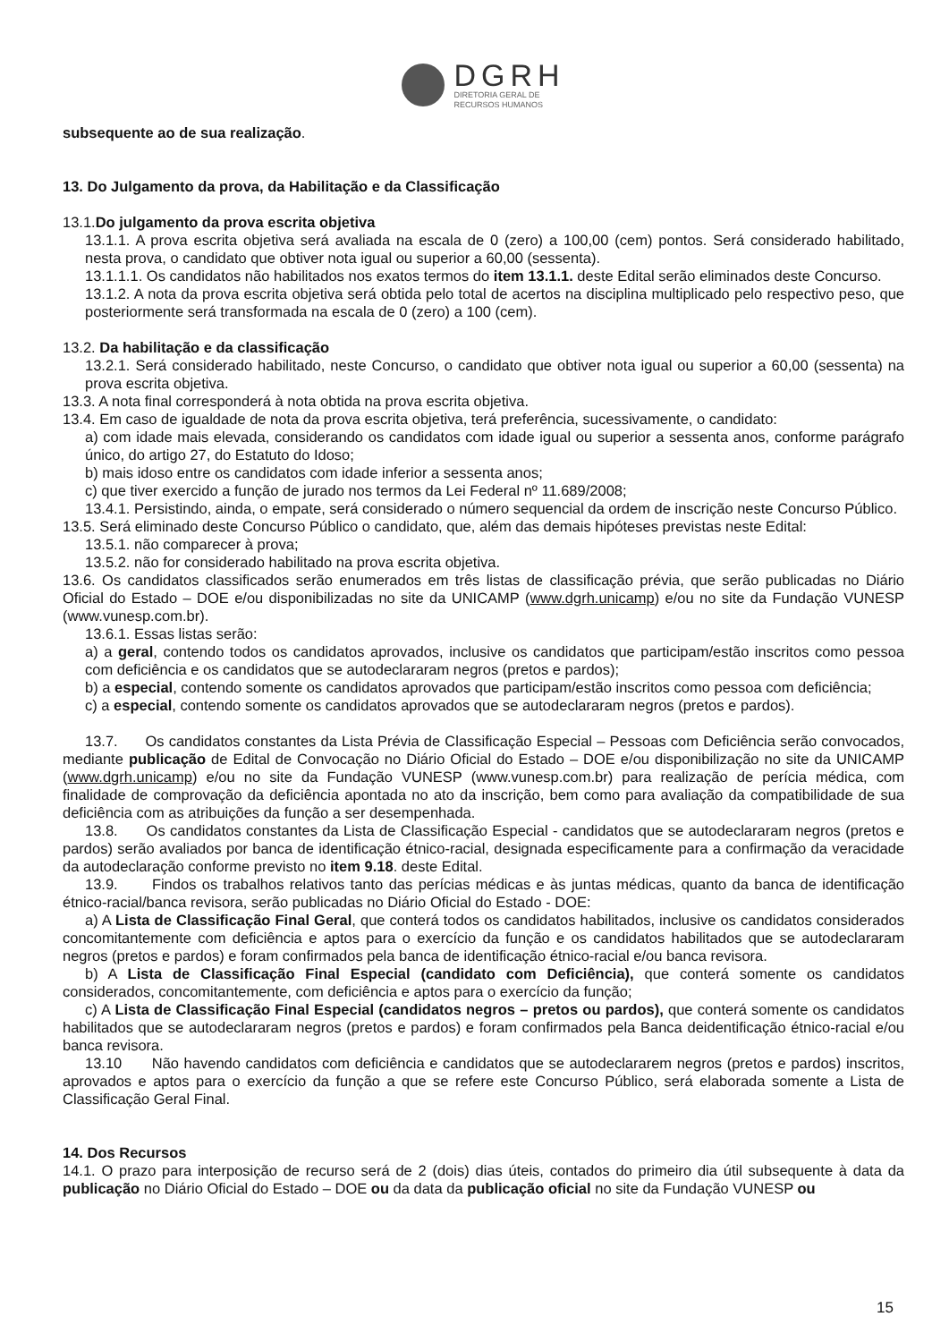DGRH
DIRETORIA GERAL DE
RECURSOS HUMANOS
subsequente ao de sua realização.
13. Do Julgamento da prova, da Habilitação e da Classificação
13.1.Do julgamento da prova escrita objetiva
13.1.1. A prova escrita objetiva será avaliada na escala de 0 (zero) a 100,00 (cem) pontos. Será considerado habilitado, nesta prova, o candidato que obtiver nota igual ou superior a 60,00 (sessenta).
13.1.1.1. Os candidatos não habilitados nos exatos termos do item 13.1.1. deste Edital serão eliminados deste Concurso.
13.1.2. A nota da prova escrita objetiva será obtida pelo total de acertos na disciplina multiplicado pelo respectivo peso, que posteriormente será transformada na escala de 0 (zero) a 100 (cem).
13.2. Da habilitação e da classificação
13.2.1. Será considerado habilitado, neste Concurso, o candidato que obtiver nota igual ou superior a 60,00 (sessenta) na prova escrita objetiva.
13.3. A nota final corresponderá à nota obtida na prova escrita objetiva.
13.4. Em caso de igualdade de nota da prova escrita objetiva, terá preferência, sucessivamente, o candidato:
a) com idade mais elevada, considerando os candidatos com idade igual ou superior a sessenta anos, conforme parágrafo único, do artigo 27, do Estatuto do Idoso;
b) mais idoso entre os candidatos com idade inferior a sessenta anos;
c) que tiver exercido a função de jurado nos termos da Lei Federal nº 11.689/2008;
13.4.1. Persistindo, ainda, o empate, será considerado o número sequencial da ordem de inscrição neste Concurso Público.
13.5. Será eliminado deste Concurso Público o candidato, que, além das demais hipóteses previstas neste Edital:
13.5.1. não comparecer à prova;
13.5.2. não for considerado habilitado na prova escrita objetiva.
13.6. Os candidatos classificados serão enumerados em três listas de classificação prévia, que serão publicadas no Diário Oficial do Estado – DOE e/ou disponibilizadas no site da UNICAMP (www.dgrh.unicamp) e/ou no site da Fundação VUNESP (www.vunesp.com.br).
13.6.1. Essas listas serão:
a) a geral, contendo todos os candidatos aprovados, inclusive os candidatos que participam/estão inscritos como pessoa com deficiência e os candidatos que se autodeclararam negros (pretos e pardos);
b) a especial, contendo somente os candidatos aprovados que participam/estão inscritos como pessoa com deficiência;
c) a especial, contendo somente os candidatos aprovados que se autodeclararam negros (pretos e pardos).
13.7. Os candidatos constantes da Lista Prévia de Classificação Especial – Pessoas com Deficiência serão convocados, mediante publicação de Edital de Convocação no Diário Oficial do Estado – DOE e/ou disponibilização no site da UNICAMP (www.dgrh.unicamp) e/ou no site da Fundação VUNESP (www.vunesp.com.br) para realização de perícia médica, com finalidade de comprovação da deficiência apontada no ato da inscrição, bem como para avaliação da compatibilidade de sua deficiência com as atribuições da função a ser desempenhada.
13.8. Os candidatos constantes da Lista de Classificação Especial - candidatos que se autodeclararam negros (pretos e pardos) serão avaliados por banca de identificação étnico-racial, designada especificamente para a confirmação da veracidade da autodeclaração conforme previsto no item 9.18. deste Edital.
13.9. Findos os trabalhos relativos tanto das perícias médicas e às juntas médicas, quanto da banca de identificação étnico-racial/banca revisora, serão publicadas no Diário Oficial do Estado - DOE:
a) A Lista de Classificação Final Geral, que conterá todos os candidatos habilitados, inclusive os candidatos considerados concomitantemente com deficiência e aptos para o exercício da função e os candidatos habilitados que se autodeclararam negros (pretos e pardos) e foram confirmados pela banca de identificação étnico-racial e/ou banca revisora.
b) A Lista de Classificação Final Especial (candidato com Deficiência), que conterá somente os candidatos considerados, concomitantemente, com deficiência e aptos para o exercício da função;
c) A Lista de Classificação Final Especial (candidatos negros – pretos ou pardos), que conterá somente os candidatos habilitados que se autodeclararam negros (pretos e pardos) e foram confirmados pela Banca deidentificação étnico-racial e/ou banca revisora.
13.10 Não havendo candidatos com deficiência e candidatos que se autodeclararem negros (pretos e pardos) inscritos, aprovados e aptos para o exercício da função a que se refere este Concurso Público, será elaborada somente a Lista de Classificação Geral Final.
14. Dos Recursos
14.1. O prazo para interposição de recurso será de 2 (dois) dias úteis, contados do primeiro dia útil subsequente à data da publicação no Diário Oficial do Estado – DOE ou da data da publicação oficial no site da Fundação VUNESP ou
15